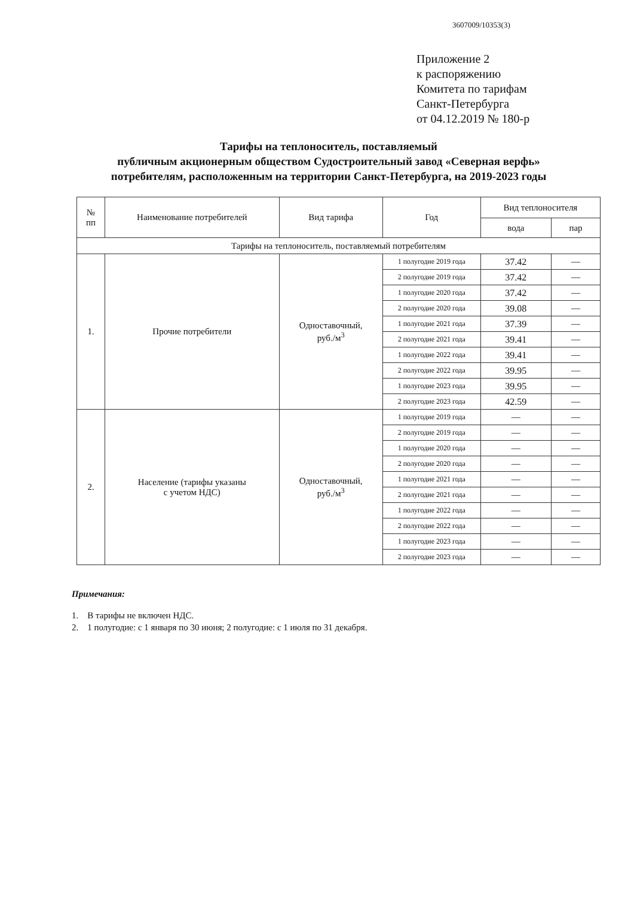3607009/10353(3)
Приложение 2
к распоряжению
Комитета по тарифам
Санкт-Петербурга
от 04.12.2019 № 180-р
Тарифы на теплоноситель, поставляемый
публичным акционерным обществом Судостроительный завод «Северная верфь»
потребителям, расположенным на территории Санкт-Петербурга, на 2019-2023 годы
| № пп | Наименование потребителей | Вид тарифа | Год | Вид теплоносителя | |
| --- | --- | --- | --- | --- | --- |
| | | | | вода | пар |
| Тарифы на теплоноситель, поставляемый потребителям | | | | | |
| 1. | Прочие потребители | Одноставочный, руб./м<sup>3</sup> | 1 полугодие 2019 года | 37.42 | — |
| | | | 2 полугодие 2019 года | 37.42 | — |
| | | | 1 полугодие 2020 года | 37.42 | — |
| | | | 2 полугодие 2020 года | 39.08 | — |
| | | | 1 полугодие 2021 года | 37.39 | — |
| | | | 2 полугодие 2021 года | 39.41 | — |
| | | | 1 полугодие 2022 года | 39.41 | — |
| | | | 2 полугодие 2022 года | 39.95 | — |
| | | | 1 полугодие 2023 года | 39.95 | — |
| | | | 2 полугодие 2023 года | 42.59 | — |
| 2. | Население (тарифы указаны с учетом НДС) | Одноставочный, руб./м<sup>3</sup> | 1 полугодие 2019 года | — | — |
| | | | 2 полугодие 2019 года | — | — |
| | | | 1 полугодие 2020 года | — | — |
| | | | 2 полугодие 2020 года | — | — |
| | | | 1 полугодие 2021 года | — | — |
| | | | 2 полугодие 2021 года | — | — |
| | | | 1 полугодие 2022 года | — | — |
| | | | 2 полугодие 2022 года | — | — |
| | | | 1 полугодие 2023 года | — | — |
| | | | 2 полугодие 2023 года | — | — |
Примечания:
1. В тарифы не включен НДС.
2. 1 полугодие: с 1 января по 30 июня; 2 полугодие: с 1 июля по 31 декабря.